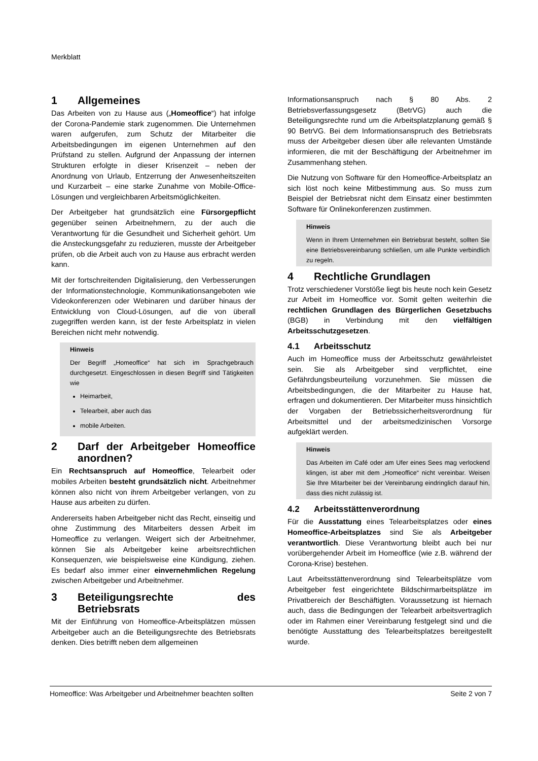Merkblatt
1 Allgemeines
Das Arbeiten von zu Hause aus („Homeoffice“) hat infolge der Corona-Pandemie stark zugenommen. Die Unternehmen waren aufgerufen, zum Schutz der Mitarbeiter die Arbeitsbedingungen im eigenen Unternehmen auf den Prüfstand zu stellen. Aufgrund der Anpassung der internen Strukturen erfolgte in dieser Krisenzeit – neben der Anordnung von Urlaub, Entzerrung der Anwesenheitszeiten und Kurzarbeit – eine starke Zunahme von Mobile-Office-Lösungen und vergleichbaren Arbeitsmöglichkeiten.
Der Arbeitgeber hat grundsätzlich eine Fürsorgepflicht gegenüber seinen Arbeitnehmern, zu der auch die Verantwortung für die Gesundheit und Sicherheit gehört. Um die Ansteckungsgefahr zu reduzieren, musste der Arbeitgeber prüfen, ob die Arbeit auch von zu Hause aus erbracht werden kann.
Mit der fortschreitenden Digitalisierung, den Verbesserungen der Informationstechnologie, Kommunikationsangeboten wie Videokonferenzen oder Webinaren und darüber hinaus der Entwicklung von Cloud-Lösungen, auf die von überall zugegriffen werden kann, ist der feste Arbeitsplatz in vielen Bereichen nicht mehr notwendig.
Hinweis
Der Begriff „Homeoffice“ hat sich im Sprachgebrauch durchgesetzt. Eingeschlossen in diesen Begriff sind Tätigkeiten wie
Heimarbeit,
Telearbeit, aber auch das
mobile Arbeiten.
2 Darf der Arbeitgeber Homeoffice anordnen?
Ein Rechtsanspruch auf Homeoffice, Telearbeit oder mobiles Arbeiten besteht grundsätzlich nicht. Arbeitnehmer können also nicht von ihrem Arbeitgeber verlangen, von zu Hause aus arbeiten zu dürfen.
Andererseits haben Arbeitgeber nicht das Recht, einseitig und ohne Zustimmung des Mitarbeiters dessen Arbeit im Homeoffice zu verlangen. Weigert sich der Arbeitnehmer, können Sie als Arbeitgeber keine arbeitsrechtlichen Konsequenzen, wie beispielsweise eine Kündigung, ziehen. Es bedarf also immer einer einvernehmlichen Regelung zwischen Arbeitgeber und Arbeitnehmer.
3 Beteiligungsrechte des Betriebsrats
Mit der Einführung von Homeoffice-Arbeitsplätzen müssen Arbeitgeber auch an die Beteiligungsrechte des Betriebsrats denken. Dies betrifft neben dem allgemeinen
Informationsanspruch nach § 80 Abs. 2 Betriebsverfassungsgesetz (BetrVG) auch die Beteiligungsrechte rund um die Arbeitsplatzplanung gemäß § 90 BetrVG. Bei dem Informationsanspruch des Betriebsrats muss der Arbeitgeber diesen über alle relevanten Umstände informieren, die mit der Beschäftigung der Arbeitnehmer im Zusammenhang stehen.
Die Nutzung von Software für den Homeoffice-Arbeitsplatz an sich löst noch keine Mitbestimmung aus. So muss zum Beispiel der Betriebsrat nicht dem Einsatz einer bestimmten Software für Onlinekonferenzen zustimmen.
Hinweis
Wenn in Ihrem Unternehmen ein Betriebsrat besteht, sollten Sie eine Betriebsvereinbarung schließen, um alle Punkte verbindlich zu regeln.
4 Rechtliche Grundlagen
Trotz verschiedener Vorstöße liegt bis heute noch kein Gesetz zur Arbeit im Homeoffice vor. Somit gelten weiterhin die rechtlichen Grundlagen des Bürgerlichen Gesetzbuchs (BGB) in Verbindung mit den vielfältigen Arbeitsschutzgesetzen.
4.1 Arbeitsschutz
Auch im Homeoffice muss der Arbeitsschutz gewährleistet sein. Sie als Arbeitgeber sind verpflichtet, eine Gefährdungsbeurteilung vorzunehmen. Sie müssen die Arbeitsbedingungen, die der Mitarbeiter zu Hause hat, erfragen und dokumentieren. Der Mitarbeiter muss hinsichtlich der Vorgaben der Betriebssicherheitsverordnung für Arbeitsmittel und der arbeitsmedizinischen Vorsorge aufgeklärt werden.
Hinweis
Das Arbeiten im Café oder am Ufer eines Sees mag verlockend klingen, ist aber mit dem „Homeoffice“ nicht vereinbar. Weisen Sie Ihre Mitarbeiter bei der Vereinbarung eindringlich darauf hin, dass dies nicht zulässig ist.
4.2 Arbeitsstättenverordnung
Für die Ausstattung eines Telearbeitsplatzes oder eines Homeoffice-Arbeitsplatzes sind Sie als Arbeitgeber verantwortlich. Diese Verantwortung bleibt auch bei nur vorübergehender Arbeit im Homeoffice (wie z.B. während der Corona-Krise) bestehen.
Laut Arbeitsstättenverordnung sind Telearbeitsplätze vom Arbeitgeber fest eingerichtete Bildschirmarbeitsplätze im Privatbereich der Beschäftigten. Voraussetzung ist hiernach auch, dass die Bedingungen der Telearbeit arbeitsvertraglich oder im Rahmen einer Vereinbarung festgelegt sind und die benötigte Ausstattung des Telearbeitsplatzes bereitgestellt wurde.
Homeoffice: Was Arbeitgeber und Arbeitnehmer beachten sollten Seite 2 von 7